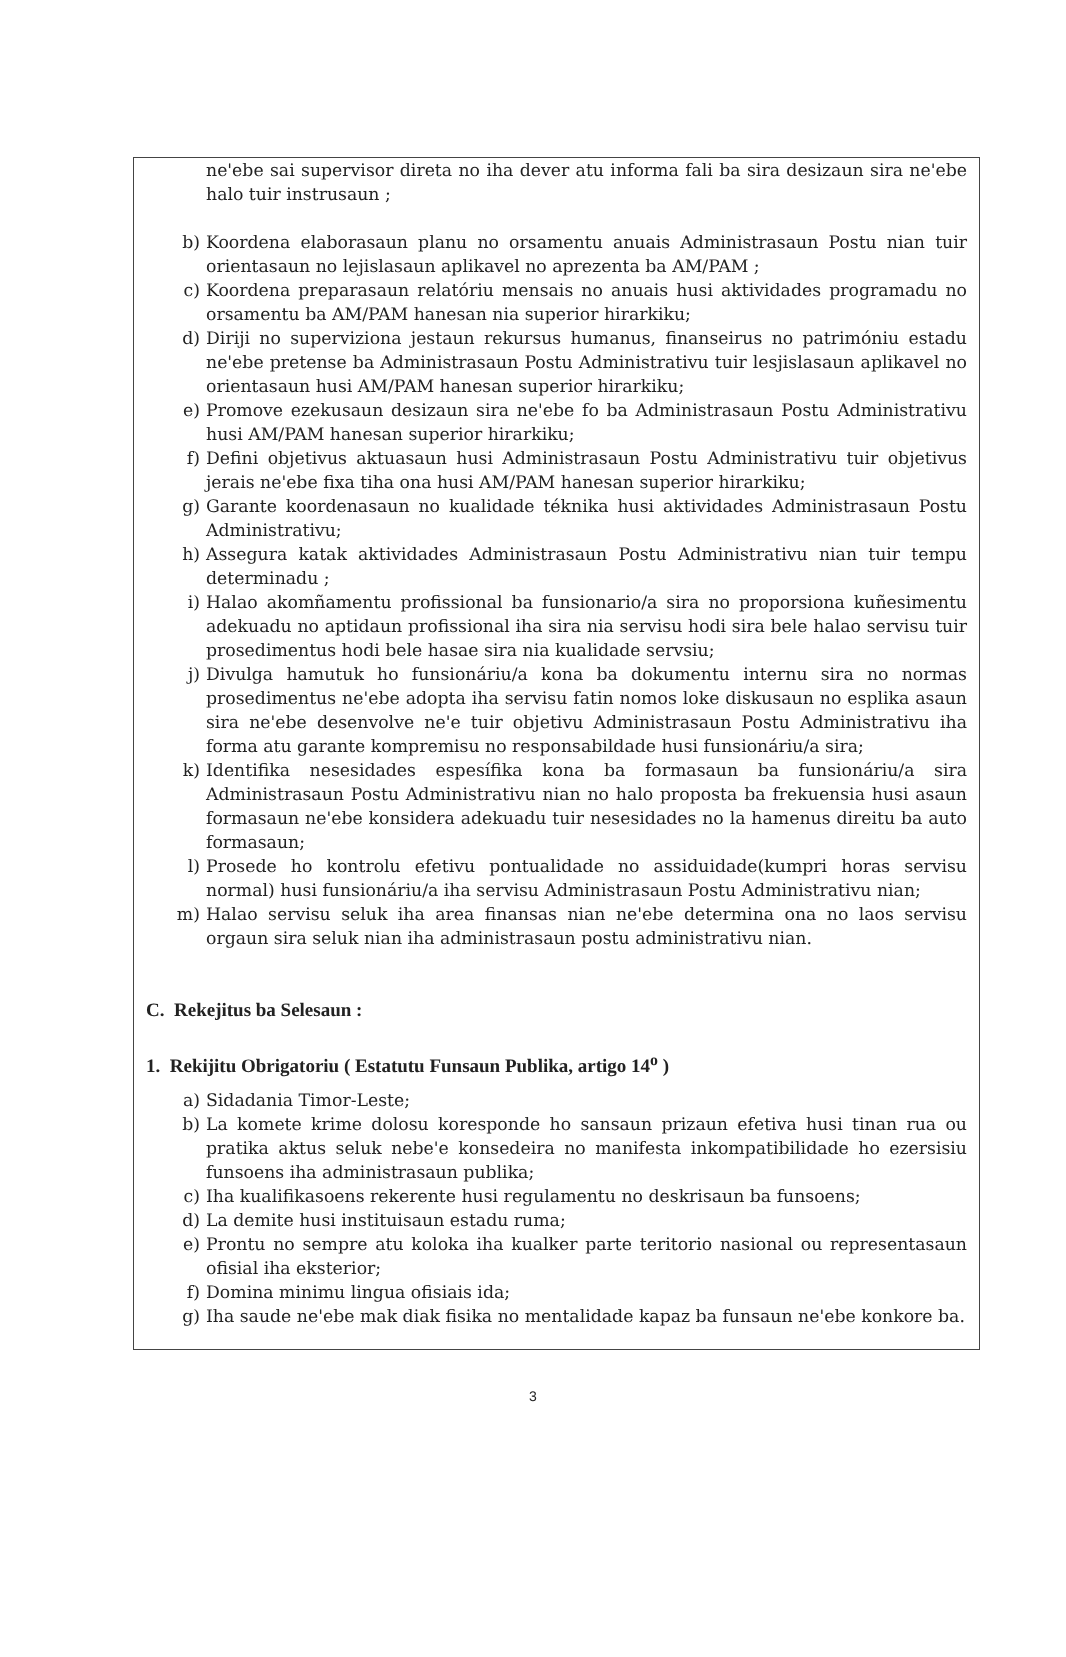ne'ebe sai supervisor direta no iha dever atu informa fali ba sira desizaun sira ne'ebe halo tuir instrusaun ;
b) Koordena elaborasaun planu no orsamentu anuais Administrasaun Postu nian tuir orientasaun no lejislasaun aplikavel no aprezenta ba AM/PAM ;
c) Koordena preparasaun relatóriu mensais no anuais husi aktividades programadu no orsamentu ba AM/PAM hanesan nia superior hirarkiku;
d) Diriji no superviziona jestaun rekursus humanus, finanseirus no patrimóniu estadu ne'ebe pretense ba Administrasaun Postu Administrativu tuir lesjislasaun aplikavel no orientasaun husi AM/PAM hanesan superior hirarkiku;
e) Promove ezekusaun desizaun sira ne'ebe fo ba Administrasaun Postu Administrativu husi AM/PAM hanesan superior hirarkiku;
f) Defini objetivus aktuasaun husi Administrasaun Postu Administrativu tuir objetivus jerais ne'ebe fixa tiha ona husi AM/PAM hanesan superior hirarkiku;
g) Garante koordenasaun no kualidade téknika husi aktividades Administrasaun Postu Administrativu;
h) Assegura katak aktividades Administrasaun Postu Administrativu nian tuir tempu determinadu ;
i) Halao akomñamentu profissional ba funsionario/a sira no proporsiona kuñesimentu adekuadu no aptidaun profissional iha sira nia servisu hodi sira bele halao servisu tuir prosedimentus hodi bele hasae sira nia kualidade servsiu;
j) Divulga hamutuk ho funsionáriu/a kona ba dokumentu internu sira no normas prosedimentus ne'ebe adopta iha servisu fatin nomos loke diskusaun no esplika asaun sira ne'ebe desenvolve ne'e tuir objetivu Administrasaun Postu Administrativu iha forma atu garante kompremisu no responsabildade husi funsionáriu/a sira;
k) Identifika nesesidades espesífika kona ba formasaun ba funsionáriu/a sira Administrasaun Postu Administrativu nian no halo proposta ba frekuensia husi asaun formasaun ne'ebe konsidera adekuadu tuir nesesidades no la hamenus direitu ba auto formasaun;
l) Prosede ho kontrolu efetivu pontualidade no assiduidade(kumpri horas servisu normal) husi funsionáriu/a iha servisu Administrasaun Postu Administrativu nian;
m) Halao servisu seluk iha area finansas nian ne'ebe determina ona no laos servisu orgaun sira seluk nian iha administrasaun postu administrativu nian.
C. Rekejitus ba Selesaun :
1. Rekijitu Obrigatoriu ( Estatutu Funsaun Publika, artigo 14<sup>o</sup> )
a) Sidadania Timor-Leste;
b) La komete krime dolosu koresponde ho sansaun prizaun efetiva husi tinan rua ou pratika aktus seluk nebe'e konsedeira no manifesta inkompatibilidade ho ezersisiu funsoens iha administrasaun publika;
c) Iha kualifikasoens rekerente husi regulamentu no deskrisaun ba funsoens;
d) La demite husi instituisaun estadu ruma;
e) Prontu no sempre atu koloka iha kualker parte teritorio nasional ou representasaun ofisial iha eksterior;
f) Domina minimu lingua ofisiais ida;
g) Iha saude ne'ebe mak diak fisika no mentalidade kapaz ba funsaun ne'ebe konkore ba.
3